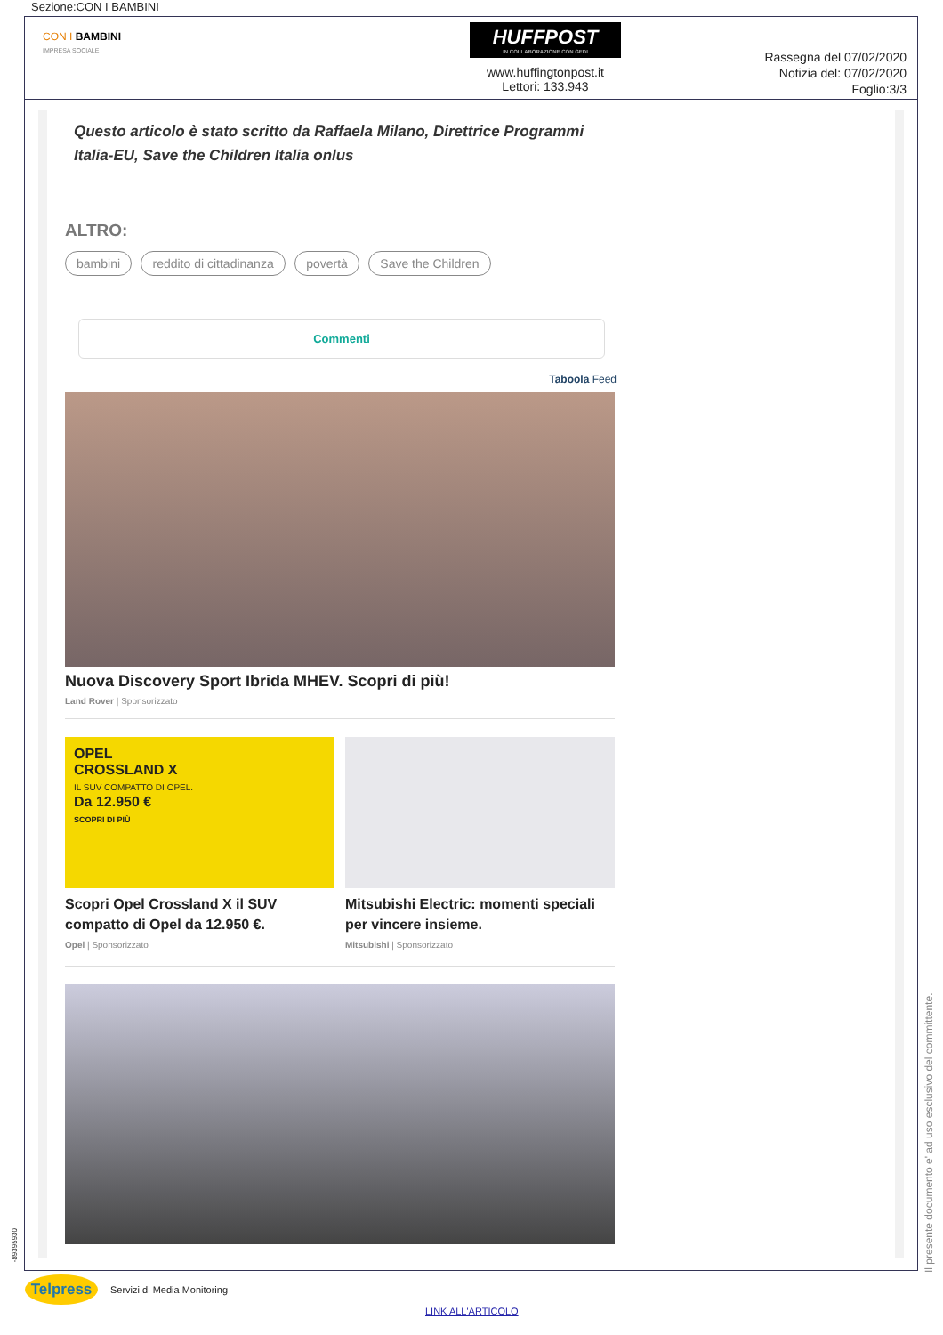Sezione:CON I BAMBINI
CON I BAMBINI
IMPRESA SOCIALE
HUFFPOST
IN COLLABORAZIONE CON GEDI
www.huffingtonpost.it
Lettori: 133.943
Rassegna del 07/02/2020
Notizia del: 07/02/2020
Foglio:3/3
Questo articolo è stato scritto da Raffaela Milano, Direttrice Programmi Italia-EU, Save the Children Italia onlus
ALTRO:
bambini reddito di cittadinanza povertà Save the Children
Commenti
Taboola Feed
Nuova Discovery Sport Ibrida MHEV. Scopri di più!
Land Rover | Sponsorizzato
OPEL
CROSSLAND X
IL SUV COMPATTO DI OPEL.
Da 12.950 €
SCOPRI DI PIÙ
Scopri Opel Crossland X il SUV compatto di Opel da 12.950 €.
Opel | Sponsorizzato
Mitsubishi Electric: momenti speciali per vincere insieme.
Mitsubishi | Sponsorizzato
Il presente documento e' ad uso esclusivo del committente.
-89395930
Telpress
Servizi di Media Monitoring
LINK ALL'ARTICOLO